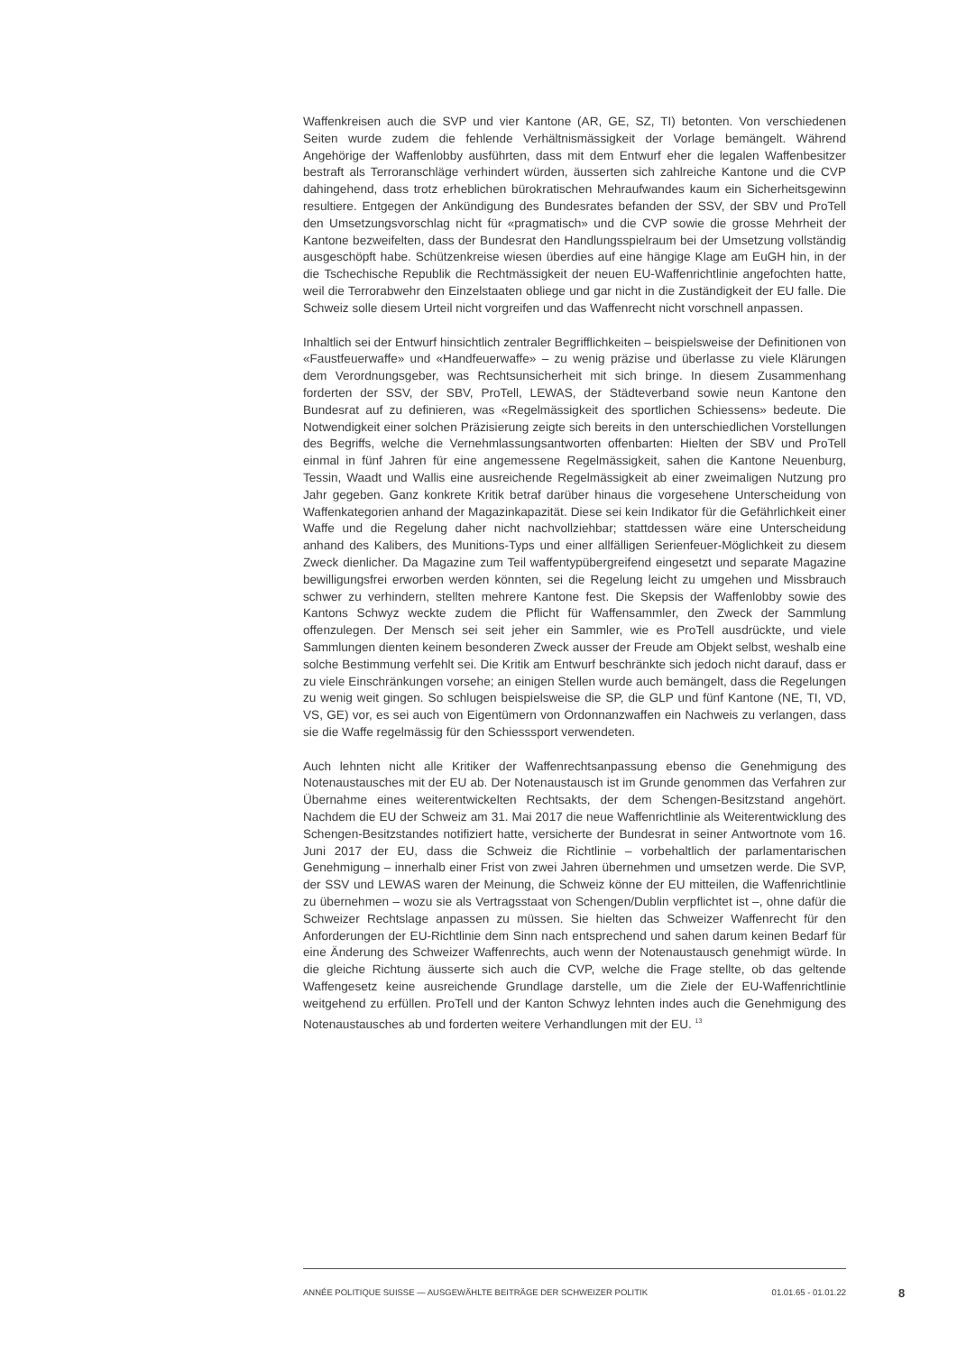Waffenkreisen auch die SVP und vier Kantone (AR, GE, SZ, TI) betonten. Von verschiedenen Seiten wurde zudem die fehlende Verhältnismässigkeit der Vorlage bemängelt. Während Angehörige der Waffenlobby ausführten, dass mit dem Entwurf eher die legalen Waffenbesitzer bestraft als Terroranschläge verhindert würden, äusserten sich zahlreiche Kantone und die CVP dahingehend, dass trotz erheblichen bürokratischen Mehraufwandes kaum ein Sicherheitsgewinn resultiere. Entgegen der Ankündigung des Bundesrates befanden der SSV, der SBV und ProTell den Umsetzungsvorschlag nicht für «pragmatisch» und die CVP sowie die grosse Mehrheit der Kantone bezweifelten, dass der Bundesrat den Handlungsspielraum bei der Umsetzung vollständig ausgeschöpft habe. Schützenkreise wiesen überdies auf eine hängige Klage am EuGH hin, in der die Tschechische Republik die Rechtmässigkeit der neuen EU-Waffenrichtlinie angefochten hatte, weil die Terrorabwehr den Einzelstaaten obliege und gar nicht in die Zuständigkeit der EU falle. Die Schweiz solle diesem Urteil nicht vorgreifen und das Waffenrecht nicht vorschnell anpassen.
Inhaltlich sei der Entwurf hinsichtlich zentraler Begrifflichkeiten – beispielsweise der Definitionen von «Faustfeuerwaffe» und «Handfeuerwaffe» – zu wenig präzise und überlasse zu viele Klärungen dem Verordnungsgeber, was Rechtsunsicherheit mit sich bringe. In diesem Zusammenhang forderten der SSV, der SBV, ProTell, LEWAS, der Städteverband sowie neun Kantone den Bundesrat auf zu definieren, was «Regelmässigkeit des sportlichen Schiessens» bedeute. Die Notwendigkeit einer solchen Präzisierung zeigte sich bereits in den unterschiedlichen Vorstellungen des Begriffs, welche die Vernehmlassungsantworten offenbarten: Hielten der SBV und ProTell einmal in fünf Jahren für eine angemessene Regelmässigkeit, sahen die Kantone Neuenburg, Tessin, Waadt und Wallis eine ausreichende Regelmässigkeit ab einer zweimaligen Nutzung pro Jahr gegeben. Ganz konkrete Kritik betraf darüber hinaus die vorgesehene Unterscheidung von Waffenkategorien anhand der Magazinkapazität. Diese sei kein Indikator für die Gefährlichkeit einer Waffe und die Regelung daher nicht nachvollziehbar; stattdessen wäre eine Unterscheidung anhand des Kalibers, des Munitions-Typs und einer allfälligen Serienfeuer-Möglichkeit zu diesem Zweck dienlicher. Da Magazine zum Teil waffentypübergreifend eingesetzt und separate Magazine bewilligungsfrei erworben werden könnten, sei die Regelung leicht zu umgehen und Missbrauch schwer zu verhindern, stellten mehrere Kantone fest. Die Skepsis der Waffenlobby sowie des Kantons Schwyz weckte zudem die Pflicht für Waffensammler, den Zweck der Sammlung offenzulegen. Der Mensch sei seit jeher ein Sammler, wie es ProTell ausdrückte, und viele Sammlungen dienten keinem besonderen Zweck ausser der Freude am Objekt selbst, weshalb eine solche Bestimmung verfehlt sei. Die Kritik am Entwurf beschränkte sich jedoch nicht darauf, dass er zu viele Einschränkungen vorsehe; an einigen Stellen wurde auch bemängelt, dass die Regelungen zu wenig weit gingen. So schlugen beispielsweise die SP, die GLP und fünf Kantone (NE, TI, VD, VS, GE) vor, es sei auch von Eigentümern von Ordonnanzwaffen ein Nachweis zu verlangen, dass sie die Waffe regelmässig für den Schiesssport verwendeten.
Auch lehnten nicht alle Kritiker der Waffenrechtsanpassung ebenso die Genehmigung des Notenaustausches mit der EU ab. Der Notenaustausch ist im Grunde genommen das Verfahren zur Übernahme eines weiterentwickelten Rechtsakts, der dem Schengen-Besitzstand angehört. Nachdem die EU der Schweiz am 31. Mai 2017 die neue Waffenrichtlinie als Weiterentwicklung des Schengen-Besitzstandes notifiziert hatte, versicherte der Bundesrat in seiner Antwortnote vom 16. Juni 2017 der EU, dass die Schweiz die Richtlinie – vorbehaltlich der parlamentarischen Genehmigung – innerhalb einer Frist von zwei Jahren übernehmen und umsetzen werde. Die SVP, der SSV und LEWAS waren der Meinung, die Schweiz könne der EU mitteilen, die Waffenrichtlinie zu übernehmen – wozu sie als Vertragsstaat von Schengen/Dublin verpflichtet ist –, ohne dafür die Schweizer Rechtslage anpassen zu müssen. Sie hielten das Schweizer Waffenrecht für den Anforderungen der EU-Richtlinie dem Sinn nach entsprechend und sahen darum keinen Bedarf für eine Änderung des Schweizer Waffenrechts, auch wenn der Notenaustausch genehmigt würde. In die gleiche Richtung äusserte sich auch die CVP, welche die Frage stellte, ob das geltende Waffengesetz keine ausreichende Grundlage darstelle, um die Ziele der EU-Waffenrichtlinie weitgehend zu erfüllen. ProTell und der Kanton Schwyz lehnten indes auch die Genehmigung des Notenaustausches ab und forderten weitere Verhandlungen mit der EU. <sup>13</sup>
ANNÉE POLITIQUE SUISSE — AUSGEWÄHLTE BEITRÄGE DER SCHWEIZER POLITIK 01.01.65 - 01.01.22
8